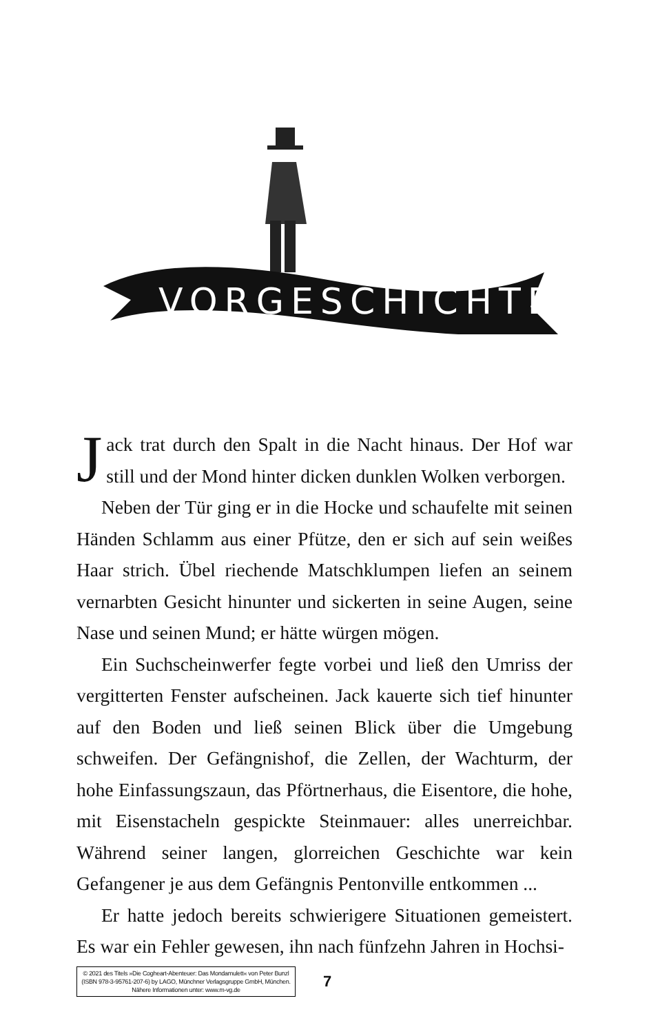VORGESCHICHTE
Jack trat durch den Spalt in die Nacht hinaus. Der Hof war still und der Mond hinter dicken dunklen Wolken verborgen.
Neben der Tür ging er in die Hocke und schaufelte mit seinen Händen Schlamm aus einer Pfütze, den er sich auf sein weißes Haar strich. Übel riechende Matschklumpen liefen an seinem vernarbten Gesicht hinunter und sickerten in seine Augen, seine Nase und seinen Mund; er hätte würgen mögen.
Ein Suchscheinwerfer fegte vorbei und ließ den Umriss der vergitterten Fenster aufscheinen. Jack kauerte sich tief hinunter auf den Boden und ließ seinen Blick über die Umgebung schweifen. Der Gefängnishof, die Zellen, der Wachturm, der hohe Einfassungszaun, das Pförtnerhaus, die Eisentore, die hohe, mit Eisenstacheln gespickte Steinmauer: alles unerreichbar. Während seiner langen, glorreichen Geschichte war kein Gefangener je aus dem Gefängnis Pentonville entkommen ...
Er hatte jedoch bereits schwierigere Situationen gemeistert. Es war ein Fehler gewesen, ihn nach fünfzehn Jahren in Hochsi-
© 2021 des Titels »Die Cogheart-Abenteuer: Das Mondamulett« von Peter Bunzl (ISBN 978-3-95761-207-6) by LAGO, Münchner Verlagsgruppe GmbH, München. Nähere Informationen unter: www.m-vg.de
7